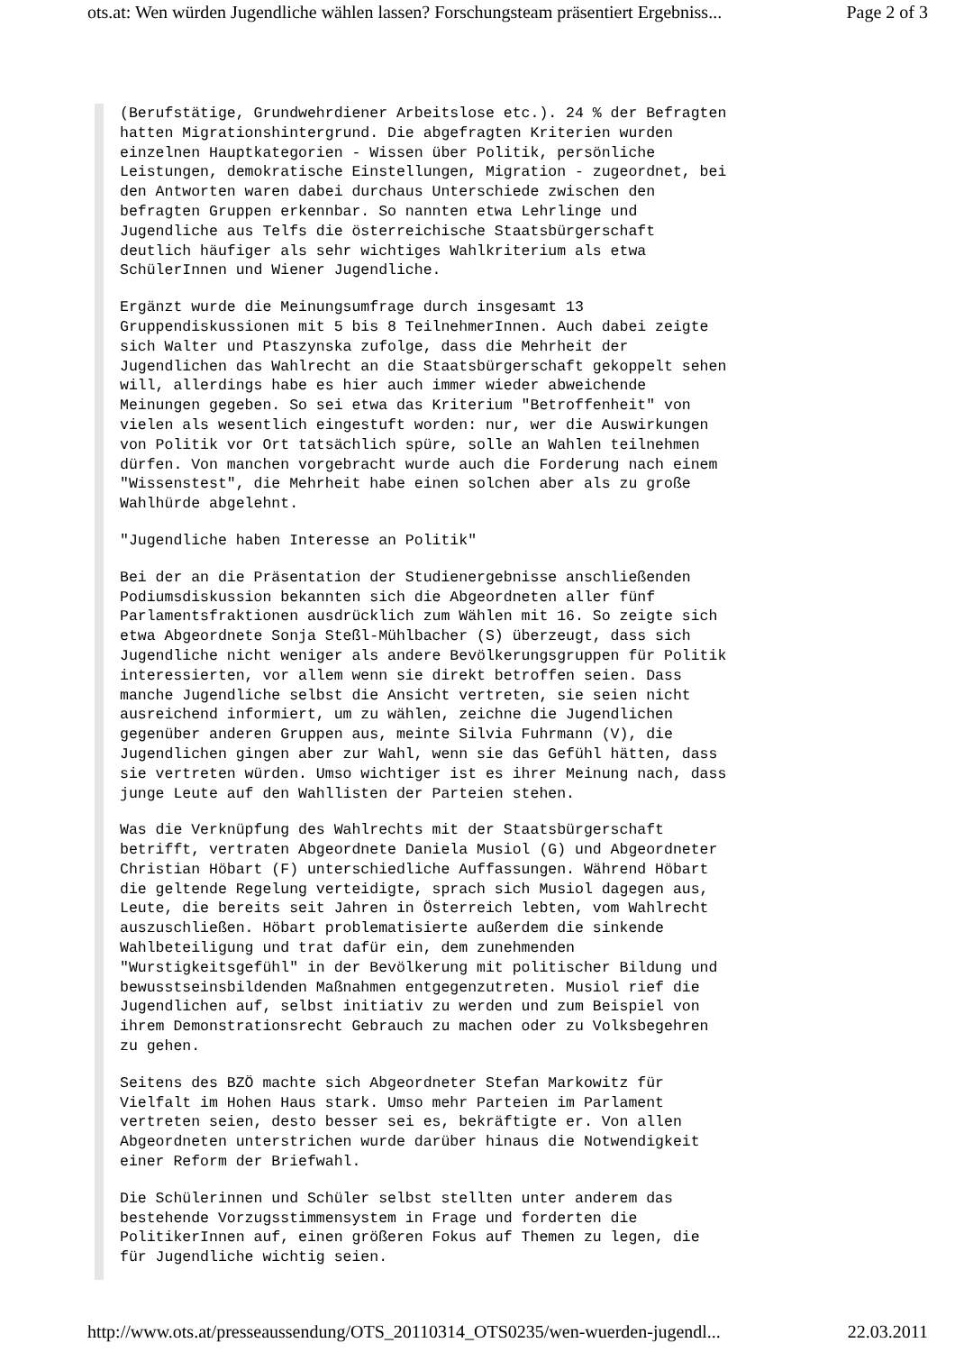ots.at: Wen würden Jugendliche wählen lassen? Forschungsteam präsentiert Ergebniss... Page 2 of 3
(Berufstätige, Grundwehrdiener Arbeitslose etc.). 24 % der Befragten hatten Migrationshintergrund. Die abgefragten Kriterien wurden einzelnen Hauptkategorien - Wissen über Politik, persönliche Leistungen, demokratische Einstellungen, Migration - zugeordnet, bei den Antworten waren dabei durchaus Unterschiede zwischen den befragten Gruppen erkennbar. So nannten etwa Lehrlinge und Jugendliche aus Telfs die österreichische Staatsbürgerschaft deutlich häufiger als sehr wichtiges Wahlkriterium als etwa SchülerInnen und Wiener Jugendliche.
Ergänzt wurde die Meinungsumfrage durch insgesamt 13 Gruppendiskussionen mit 5 bis 8 TeilnehmerInnen. Auch dabei zeigte sich Walter und Ptaszynska zufolge, dass die Mehrheit der Jugendlichen das Wahlrecht an die Staatsbürgerschaft gekoppelt sehen will, allerdings habe es hier auch immer wieder abweichende Meinungen gegeben. So sei etwa das Kriterium "Betroffenheit" von vielen als wesentlich eingestuft worden: nur, wer die Auswirkungen von Politik vor Ort tatsächlich spüre, solle an Wahlen teilnehmen dürfen. Von manchen vorgebracht wurde auch die Forderung nach einem "Wissenstest", die Mehrheit habe einen solchen aber als zu große Wahlhürde abgelehnt.
"Jugendliche haben Interesse an Politik"
Bei der an die Präsentation der Studienergebnisse anschließenden Podiumsdiskussion bekannten sich die Abgeordneten aller fünf Parlamentsfraktionen ausdrücklich zum Wählen mit 16. So zeigte sich etwa Abgeordnete Sonja Steßl-Mühlbacher (S) überzeugt, dass sich Jugendliche nicht weniger als andere Bevölkerungsgruppen für Politik interessierten, vor allem wenn sie direkt betroffen seien. Dass manche Jugendliche selbst die Ansicht vertreten, sie seien nicht ausreichend informiert, um zu wählen, zeichne die Jugendlichen gegenüber anderen Gruppen aus, meinte Silvia Fuhrmann (V), die Jugendlichen gingen aber zur Wahl, wenn sie das Gefühl hätten, dass sie vertreten würden. Umso wichtiger ist es ihrer Meinung nach, dass junge Leute auf den Wahllisten der Parteien stehen.
Was die Verknüpfung des Wahlrechts mit der Staatsbürgerschaft betrifft, vertraten Abgeordnete Daniela Musiol (G) und Abgeordneter Christian Höbart (F) unterschiedliche Auffassungen. Während Höbart die geltende Regelung verteidigte, sprach sich Musiol dagegen aus, Leute, die bereits seit Jahren in Österreich lebten, vom Wahlrecht auszuschließen. Höbart problematisierte außerdem die sinkende Wahlbeteiligung und trat dafür ein, dem zunehmenden "Wurstigkeitsgefühl" in der Bevölkerung mit politischer Bildung und bewusstseinsbildenden Maßnahmen entgegenzutreten. Musiol rief die Jugendlichen auf, selbst initiativ zu werden und zum Beispiel von ihrem Demonstrationsrecht Gebrauch zu machen oder zu Volksbegehren zu gehen.
Seitens des BZÖ machte sich Abgeordneter Stefan Markowitz für Vielfalt im Hohen Haus stark. Umso mehr Parteien im Parlament vertreten seien, desto besser sei es, bekräftigte er. Von allen Abgeordneten unterstrichen wurde darüber hinaus die Notwendigkeit einer Reform der Briefwahl.
Die Schülerinnen und Schüler selbst stellten unter anderem das bestehende Vorzugsstimmensystem in Frage und forderten die PolitikerInnen auf, einen größeren Fokus auf Themen zu legen, die für Jugendliche wichtig seien.
http://www.ots.at/presseaussendung/OTS_20110314_OTS0235/wen-wuerden-jugendl... 22.03.2011